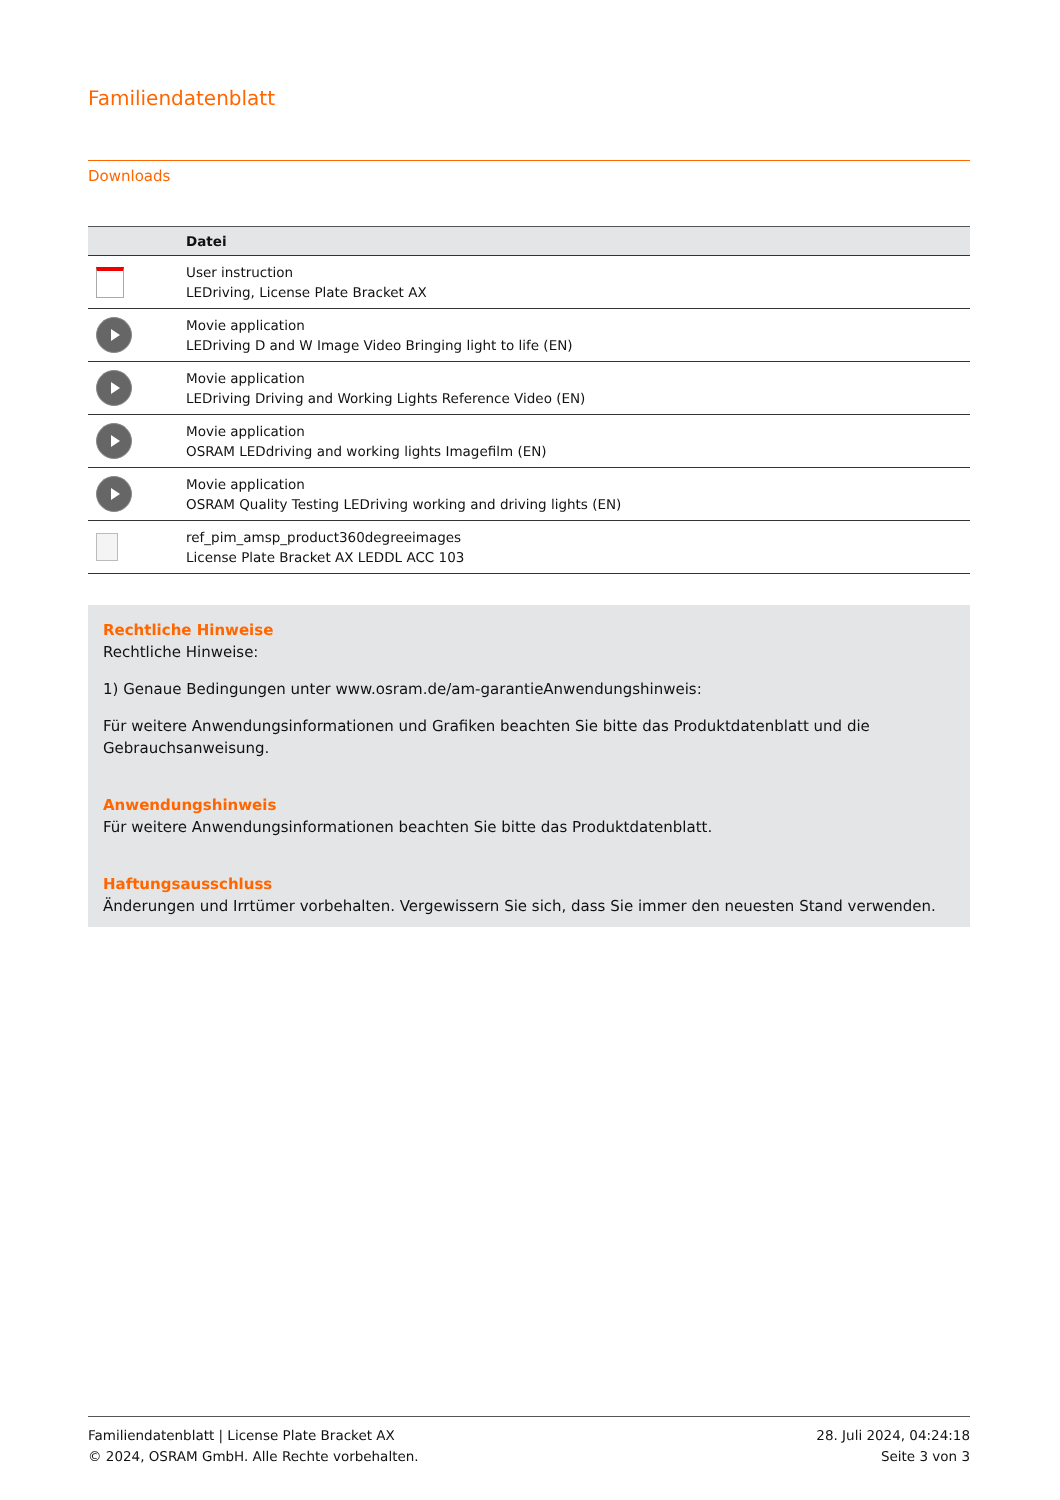Familiendatenblatt
Downloads
| | Datei |
| --- | --- |
| | User instruction LEDriving, License Plate Bracket AX |
| | Movie application LEDriving D and W Image Video Bringing light to life (EN) |
| | Movie application LEDriving Driving and Working Lights Reference Video (EN) |
| | Movie application OSRAM LEDdriving and working lights Imagefilm (EN) |
| | Movie application OSRAM Quality Testing LEDriving working and driving lights (EN) |
| | ref_pim_amsp_product360degreeimages License Plate Bracket AX LEDDL ACC 103 |
Rechtliche Hinweise
Rechtliche Hinweise:
1) Genaue Bedingungen unter www.osram.de/am-garantieAnwendungshinweis:
Für weitere Anwendungsinformationen und Grafiken beachten Sie bitte das Produktdatenblatt und die Gebrauchsanweisung.
Anwendungshinweis
Für weitere Anwendungsinformationen beachten Sie bitte das Produktdatenblatt.
Haftungsausschluss
Änderungen und Irrtümer vorbehalten. Vergewissern Sie sich, dass Sie immer den neuesten Stand verwenden.
Familiendatenblatt | License Plate Bracket AX
© 2024, OSRAM GmbH. Alle Rechte vorbehalten.
28. Juli 2024, 04:24:18
Seite 3 von 3